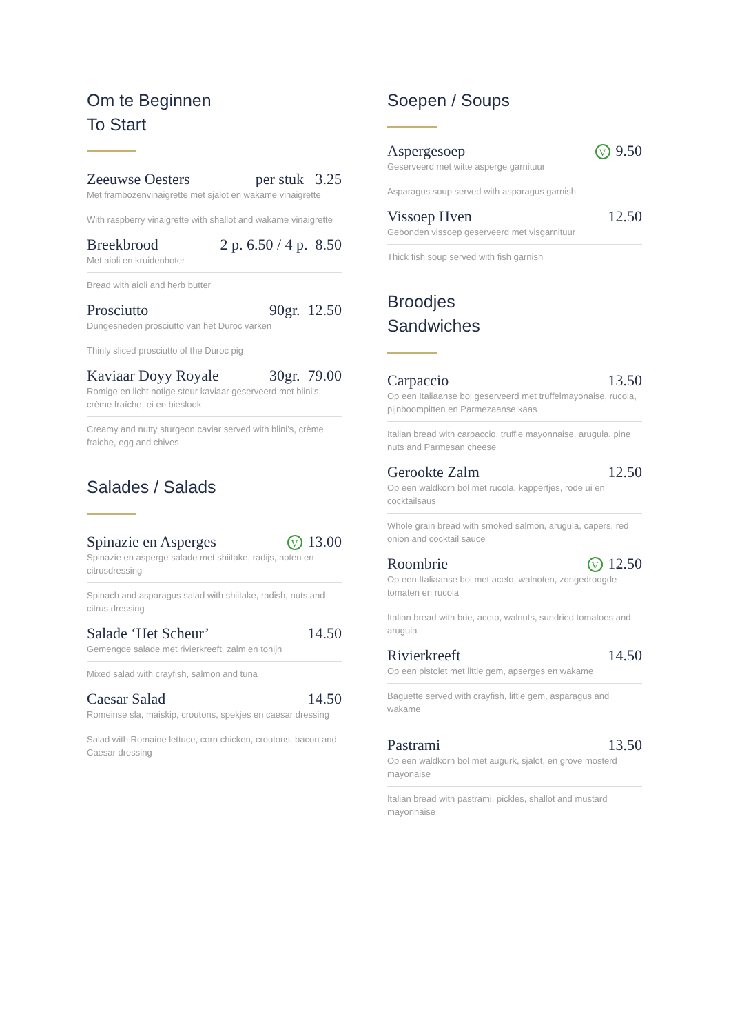Om te Beginnen
To Start
Zeeuwse Oesters per stuk 3.25
Met frambozenvinaigrette met sjalot en wakame vinaigrette
With raspberry vinaigrette with shallot and wakame vinaigrette
Breekbrood 2 p. 6.50 / 4 p. 8.50
Met aioli en kruidenboter
Bread with aioli and herb butter
Prosciutto 90gr. 12.50
Dungesneden prosciutto van het Duroc varken
Thinly sliced prosciutto of the Duroc pig
Kaviaar Doyy Royale 30gr. 79.00
Romige en licht notige steur kaviaar geserveerd met blini’s, crème fraîche, ei en bieslook
Creamy and nutty sturgeon caviar served with blini’s, crème fraiche, egg and chives
Salades / Salads
Spinazie en Asperges V 13.00
Spinazie en asperge salade met shiitake, radijs, noten en citrusdressing
Spinach and asparagus salad with shiitake, radish, nuts and citrus dressing
Salade ‘Het Scheur’ 14.50
Gemengde salade met rivierkreeft, zalm en tonijn
Mixed salad with crayfish, salmon and tuna
Caesar Salad 14.50
Romeinse sla, maiskip, croutons, spekjes en caesar dressing
Salad with Romaine lettuce, corn chicken, croutons, bacon and Caesar dressing
Soepen / Soups
Aspergesoep V 9.50
Geserveerd met witte asperge garnituur
Asparagus soup served with asparagus garnish
Vissoep Hven 12.50
Gebonden vissoep geserveerd met visgarnituur
Thick fish soup served with fish garnish
Broodjes
Sandwiches
Carpaccio 13.50
Op een Italiaanse bol geserveerd met truffelmayonaise, rucola, pijnboompitten en Parmezaanse kaas
Italian bread with carpaccio, truffle mayonnaise, arugula, pine nuts and Parmesan cheese
Gerookte Zalm 12.50
Op een waldkorn bol met rucola, kappertjes, rode ui en cocktailsaus
Whole grain bread with smoked salmon, arugula, capers, red onion and cocktail sauce
Roombrie V 12.50
Op een Italiaanse bol met aceto, walnoten, zongedroogde tomaten en rucola
Italian bread with brie, aceto, walnuts, sundried tomatoes and arugula
Rivierkreeft 14.50
Op een pistolet met little gem, apserges en wakame
Baguette served with crayfish, little gem, asparagus and wakame
Pastrami 13.50
Op een waldkorn bol met augurk, sjalot, en grove mosterd mayonaise
Italian bread with pastrami, pickles, shallot and mustard mayonnaise